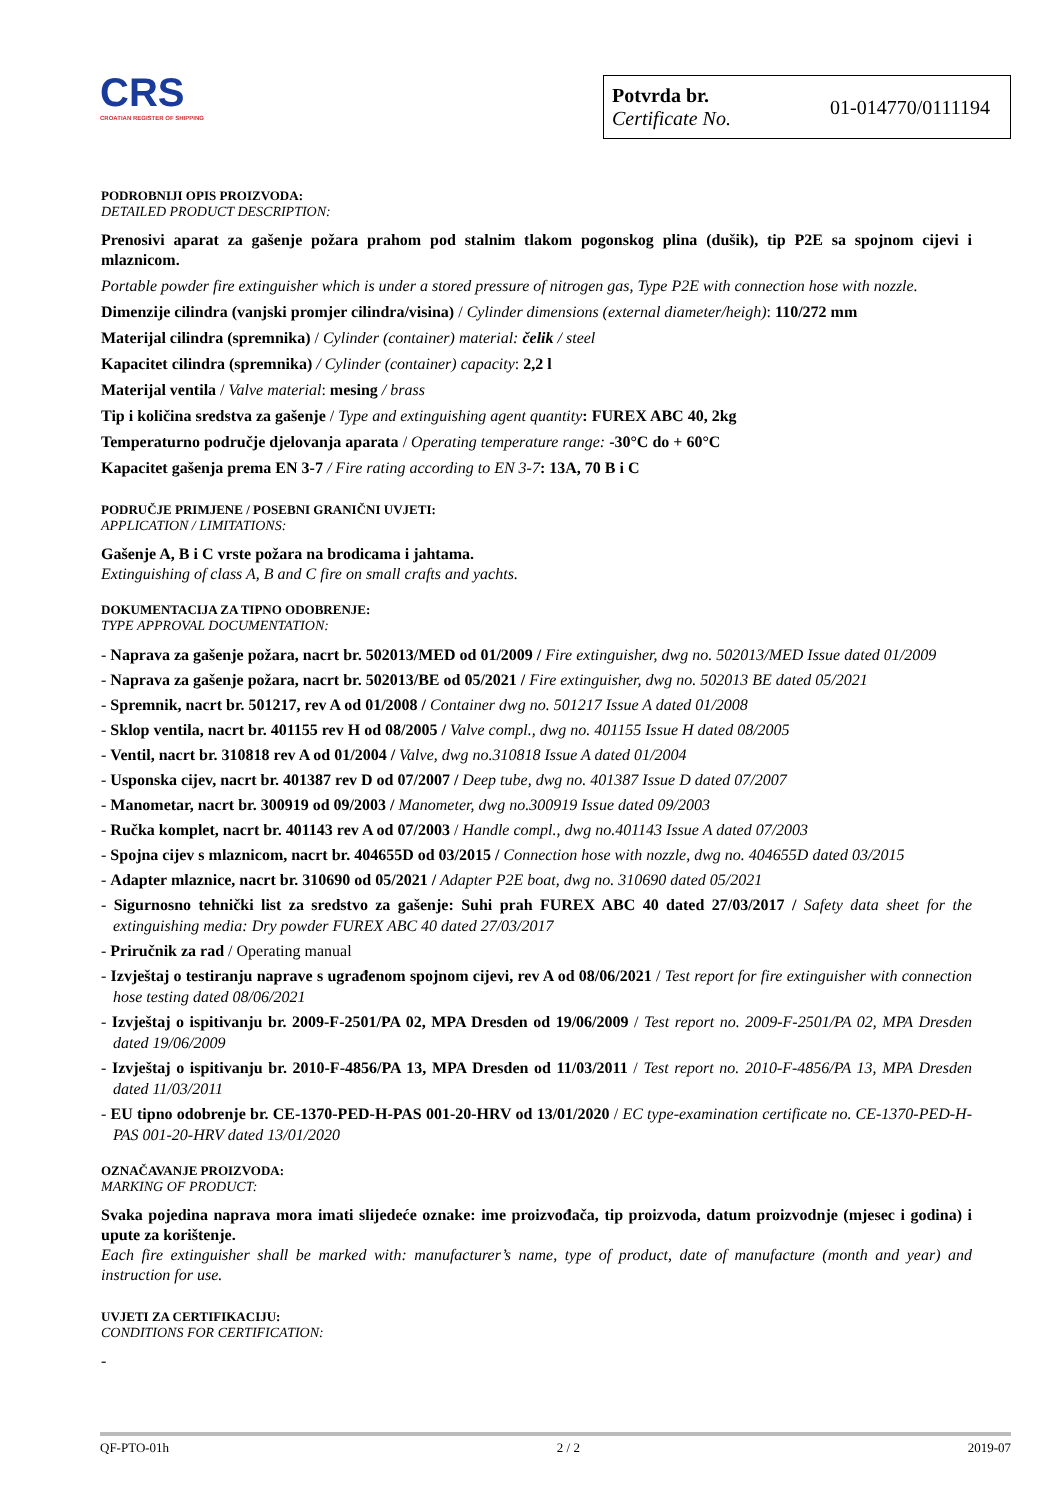CRS
CROATIAN REGISTER OF SHIPPING
Potvrda br.
Certificate No.
01-014770/0111194
PODROBNIJI OPIS PROIZVODA:
DETAILED PRODUCT DESCRIPTION:
Prenosivi aparat za gašenje požara prahom pod stalnim tlakom pogonskog plina (dušik), tip P2E sa spojnom cijevi i mlaznicom.
Portable powder fire extinguisher which is under a stored pressure of nitrogen gas, Type P2E with connection hose with nozzle.
Dimenzije cilindra (vanjski promjer cilindra/visina) / Cylinder dimensions (external diameter/heigh): 110/272 mm
Materijal cilindra (spremnika) / Cylinder (container) material: čelik / steel
Kapacitet cilindra (spremnika) / Cylinder (container) capacity: 2,2 l
Materijal ventila / Valve material: mesing / brass
Tip i količina sredstva za gašenje / Type and extinguishing agent quantity: FUREX ABC 40, 2kg
Temperaturno područje djelovanja aparata / Operating temperature range: -30°C do + 60°C
Kapacitet gašenja prema EN 3-7 / Fire rating according to EN 3-7: 13A, 70 B i C
PODRUČJE PRIMJENE / POSEBNI GRANIČNI UVJETI:
APPLICATION / LIMITATIONS:
Gašenje A, B i C vrste požara na brodicama i jahtama.
Extinguishing of class A, B and C fire on small crafts and yachts.
DOKUMENTACIJA ZA TIPNO ODOBRENJE:
TYPE APPROVAL DOCUMENTATION:
- Naprava za gašenje požara, nacrt br. 502013/MED od 01/2009 / Fire extinguisher, dwg no. 502013/MED Issue dated 01/2009
- Naprava za gašenje požara, nacrt br. 502013/BE od 05/2021 / Fire extinguisher, dwg no. 502013 BE dated 05/2021
- Spremnik, nacrt br. 501217, rev A od 01/2008 / Container dwg no. 501217 Issue A dated 01/2008
- Sklop ventila, nacrt br. 401155 rev H od 08/2005 / Valve compl., dwg no. 401155 Issue H dated 08/2005
- Ventil, nacrt br. 310818 rev A od 01/2004 / Valve, dwg no.310818 Issue A dated 01/2004
- Usponska cijev, nacrt br. 401387 rev D od 07/2007 / Deep tube, dwg no. 401387 Issue D dated 07/2007
- Manometar, nacrt br. 300919 od 09/2003 / Manometer, dwg no.300919 Issue dated 09/2003
- Ručka komplet, nacrt br. 401143 rev A od 07/2003 / Handle compl., dwg no.401143 Issue A dated 07/2003
- Spojna cijev s mlaznicom, nacrt br. 404655D od 03/2015 / Connection hose with nozzle, dwg no. 404655D dated 03/2015
- Adapter mlaznice, nacrt br. 310690 od 05/2021 / Adapter P2E boat, dwg no. 310690 dated 05/2021
- Sigurnosno tehnički list za sredstvo za gašenje: Suhi prah FUREX ABC 40 dated 27/03/2017 / Safety data sheet for the extinguishing media: Dry powder FUREX ABC 40 dated 27/03/2017
- Priručnik za rad / Operating manual
- Izvještaj o testiranju naprave s ugrađenom spojnom cijevi, rev A od 08/06/2021 / Test report for fire extinguisher with connection hose testing dated 08/06/2021
- Izvještaj o ispitivanju br. 2009-F-2501/PA 02, MPA Dresden od 19/06/2009 / Test report no. 2009-F-2501/PA 02, MPA Dresden dated 19/06/2009
- Izvještaj o ispitivanju br. 2010-F-4856/PA 13, MPA Dresden od 11/03/2011 / Test report no. 2010-F-4856/PA 13, MPA Dresden dated 11/03/2011
- EU tipno odobrenje br. CE-1370-PED-H-PAS 001-20-HRV od 13/01/2020 / EC type-examination certificate no. CE-1370-PED-H-PAS 001-20-HRV dated 13/01/2020
OZNAČAVANJE PROIZVODA:
MARKING OF PRODUCT:
Svaka pojedina naprava mora imati slijedeće oznake: ime proizvođača, tip proizvoda, datum proizvodnje (mjesec i godina) i upute za korištenje.
Each fire extinguisher shall be marked with: manufacturer’s name, type of product, date of manufacture (month and year) and instruction for use.
UVJETI ZA CERTIFIKACIJU:
CONDITIONS FOR CERTIFICATION:
-
QF-PTO-01h 2 / 2 2019-07